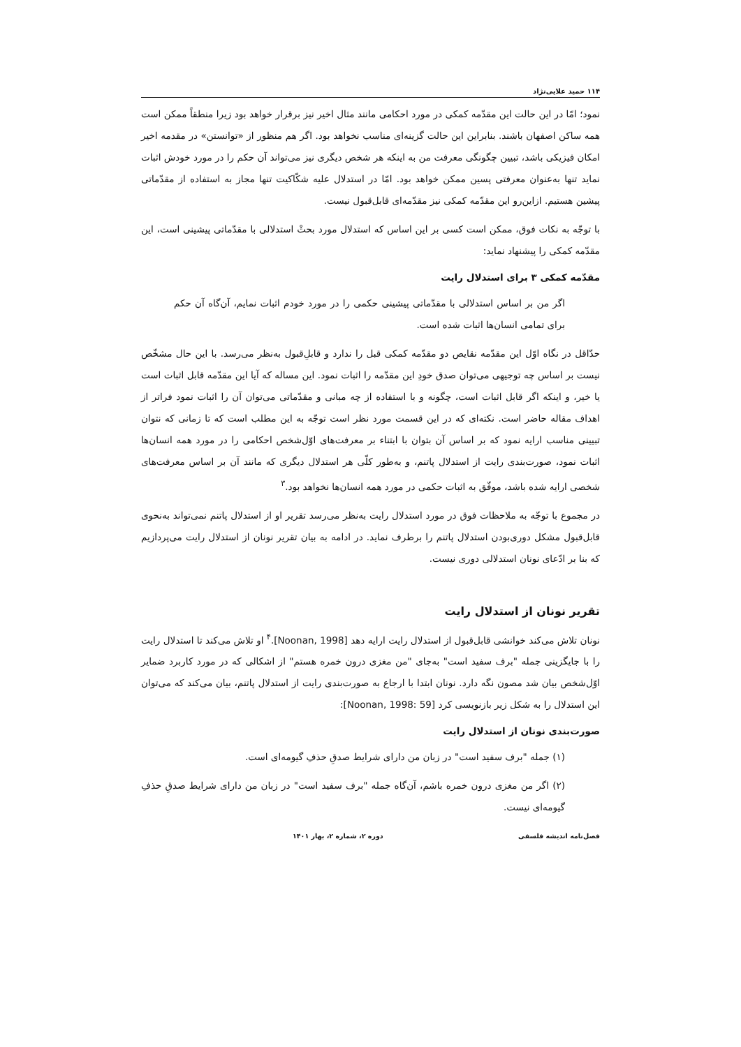۱۱۴ حمید علایی‌نژاد
نمود؛ امّا در این حالت این مقدّمه کمکی در مورد احکامی مانند مثال اخیر نیز برقرار خواهد بود زیرا منطقاً ممکن است همه ساکن اصفهان باشند. بنابراین این حالت گزینه‌ای مناسب نخواهد بود. اگر هم منظور از «توانستن» در مقدمه اخیر امکان فیزیکی باشد، تبیین چگونگی معرفت من به اینکه هر شخص دیگری نیز می‌تواند آن حکم را در مورد خودش اثبات نماید تنها به‌عنوان معرفتی پسین ممکن خواهد بود. امّا در استدلال علیه شکّاکیت تنها مجاز به استفاده از مقدّماتی پیشین هستیم. ازاین‌رو این مقدّمه کمکی نیز مقدّمه‌ای قابل‌قبول نیست.
با توجّه به نکات فوق، ممکن است کسی بر این اساس که استدلال مورد بحثْ استدلالی با مقدّماتی پیشینی است، این مقدّمه کمکی را پیشنهاد نماید:
مقدّمه کمکی ۳ برای استدلال رایت
اگر من بر اساس استدلالی با مقدّماتی پیشینی حکمی را در مورد خودم اثبات نمایم، آن‌گاه آن حکم برای تمامی انسان‌ها اثبات شده است.
حدّاقل در نگاه اوّل این مقدّمه نقایص دو مقدّمه کمکی قبل را ندارد و قابلِ‌قبول به‌نظر می‌رسد. با این حال مشخّص نیست بر اساس چه توجیهی می‌توان صدق خودِ این مقدّمه را اثبات نمود. این مساله که آیا این مقدّمه قابل اثبات است یا خیر، و اینکه اگر قابل اثبات است، چگونه و با استفاده از چه مبانی و مقدّماتی می‌توان آن را اثبات نمود فراتر از اهداف مقاله حاضر است. نکته‌ای که در این قسمت مورد نظر است توجّه به این مطلب است که تا زمانی که نتوان تبیینی مناسب ارایه نمود که بر اساس آن بتوان با ابتناء بر معرفت‌های اوّل‌شخص احکامی را در مورد همه انسان‌ها اثبات نمود، صورت‌بندی رایت از استدلال پاتنم، و به‌طور کلّی هر استدلال دیگری که مانند آن بر اساس معرفت‌های شخصی ارایه شده باشد، موفّق به اثبات حکمی در مورد همه انسان‌ها نخواهد بود.<sup>۳</sup>
در مجموع با توجّه به ملاحظات فوق در مورد استدلال رایت به‌نظر می‌رسد تقریر او از استدلال پاتنم نمی‌تواند به‌نحوی قابل‌قبول مشکل دوری‌بودن استدلال پاتنم را برطرف نماید. در ادامه به بیان تقریر نونان از استدلال رایت می‌پردازیم که بنا بر ادّعای نونان استدلالی دوری نیست.
تقریر نونان از استدلال رایت
نونان تلاش می‌کند خوانشی قابل‌قبول از استدلال رایت ارایه دهد [Noonan, 1998].<sup>۴</sup> او تلاش می‌کند تا استدلال رایت را با جایگزینی جمله "برف سفید است" به‌جای "من مغزی درون خمره هستم" از اشکالی که در مورد کاربرد ضمایر اوّل‌شخص بیان شد مصون نگه دارد. نونان ابتدا با ارجاع به صورت‌بندی رایت از استدلال پاتنم، بیان می‌کند که می‌توان این استدلال را به شکل زیر بازنویسی کرد [Noonan, 1998: 59]:
صورت‌بندی نونان از استدلال رایت
(۱) جمله "برف سفید است" در زبان من دارای شرایط صدقِ حذفِ گیومه‌ای است.
(۲) اگر من مغزی درون خمره باشم، آن‌گاه جمله "برف سفید است" در زبان من دارای شرایط صدقِ حذفِ گیومه‌ای نیست.
فصل‌نامه اندیشه فلسفی دوره ۲، شماره ۲، بهار ۱۴۰۱